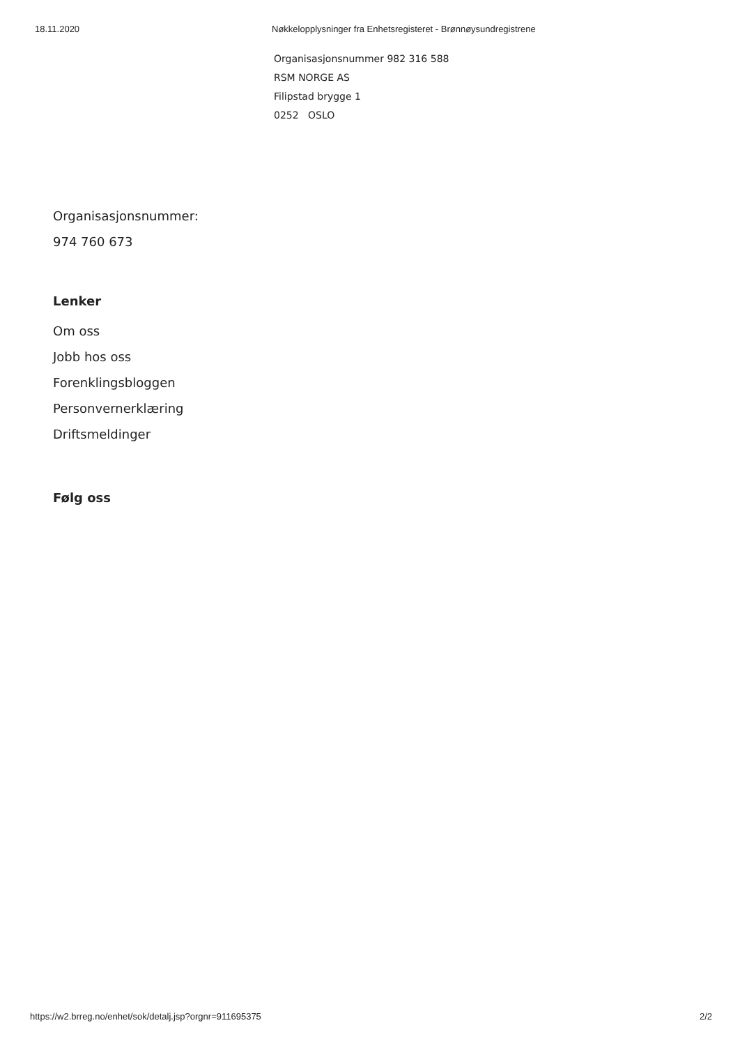18.11.2020 Nøkkelopplysninger fra Enhetsregisteret - Brønnøysundregistrene
Organisasjonsnummer 982 316 588
RSM NORGE AS
Filipstad brygge 1
0252 OSLO
Organisasjonsnummer:
974 760 673
Lenker
Om oss
Jobb hos oss
Forenklingsbloggen
Personvernerklæring
Driftsmeldinger
Følg oss
https://w2.brreg.no/enhet/sok/detalj.jsp?orgnr=911695375 2/2